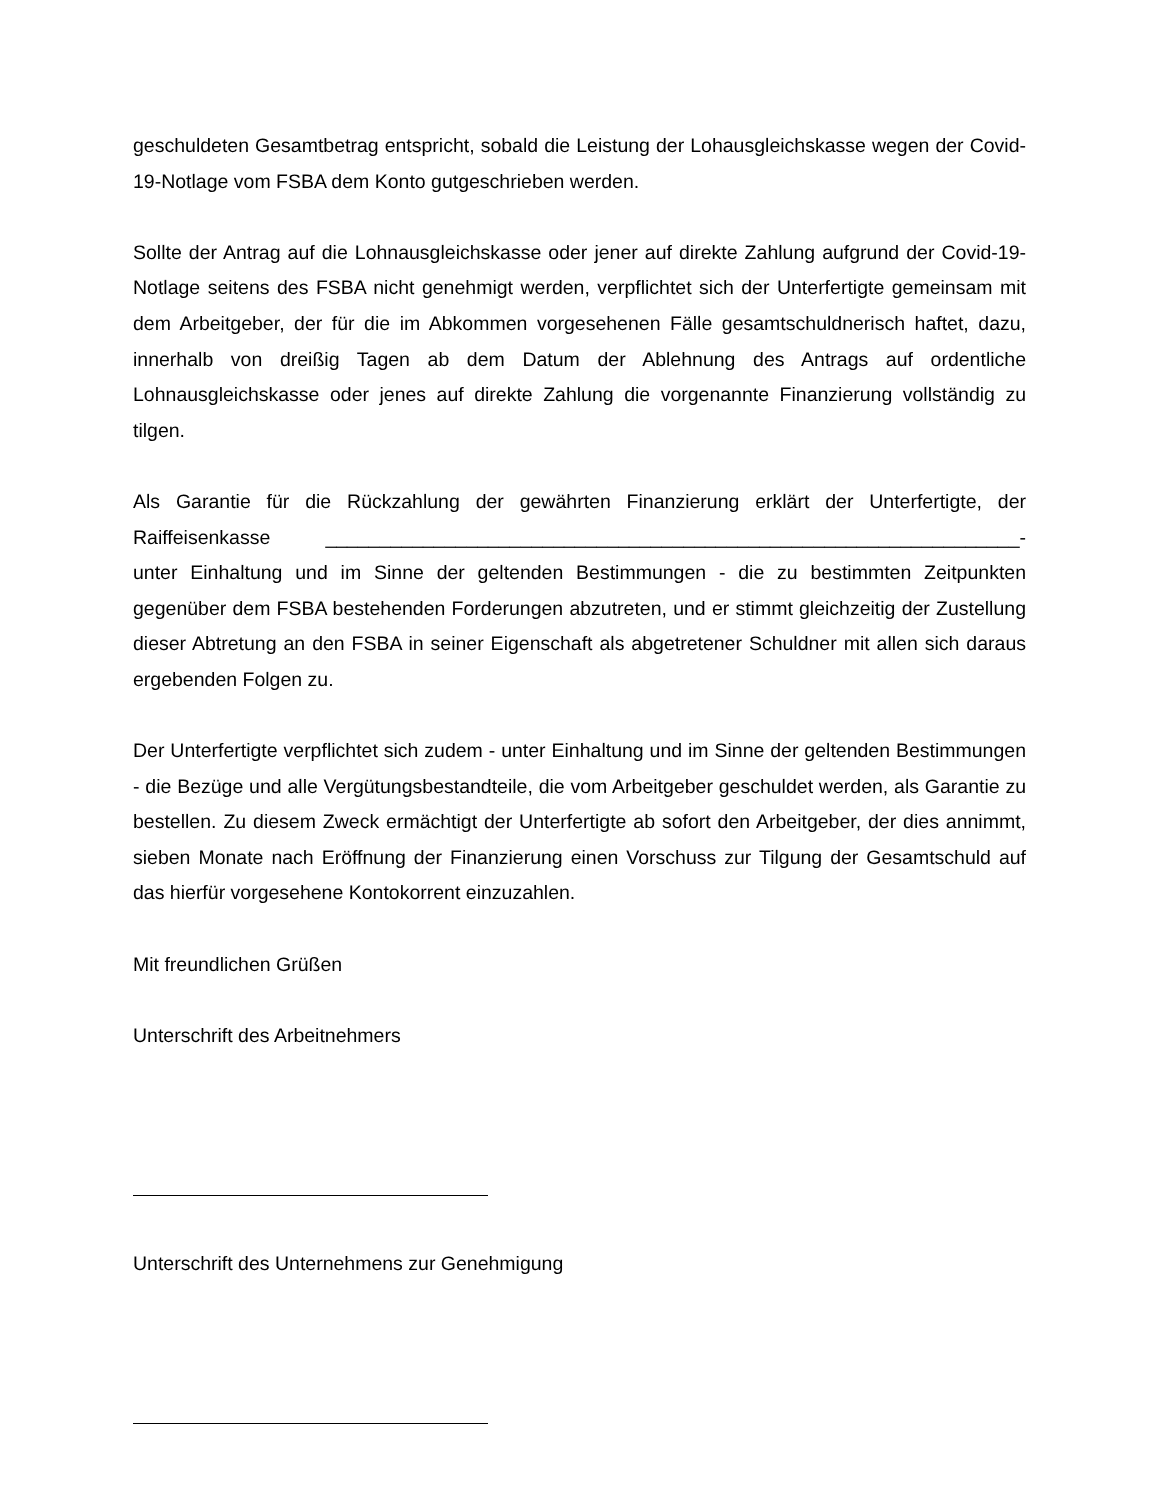geschuldeten Gesamtbetrag entspricht, sobald die Leistung der Lohausgleichskasse wegen der Covid-19-Notlage vom FSBA dem Konto gutgeschrieben werden.
Sollte der Antrag auf die Lohnausgleichskasse oder jener auf direkte Zahlung aufgrund der Covid-19-Notlage seitens des FSBA nicht genehmigt werden, verpflichtet sich der Unterfertigte gemeinsam mit dem Arbeitgeber, der für die im Abkommen vorgesehenen Fälle gesamtschuldnerisch haftet, dazu, innerhalb von dreißig Tagen ab dem Datum der Ablehnung des Antrags auf ordentliche Lohnausgleichskasse oder jenes auf direkte Zahlung die vorgenannte Finanzierung vollständig zu tilgen.
Als Garantie für die Rückzahlung der gewährten Finanzierung erklärt der Unterfertigte, der Raiffeisenkasse ________________________________________________________________- unter Einhaltung und im Sinne der geltenden Bestimmungen - die zu bestimmten Zeitpunkten gegenüber dem FSBA bestehenden Forderungen abzutreten, und er stimmt gleichzeitig der Zustellung dieser Abtretung an den FSBA in seiner Eigenschaft als abgetretener Schuldner mit allen sich daraus ergebenden Folgen zu.
Der Unterfertigte verpflichtet sich zudem - unter Einhaltung und im Sinne der geltenden Bestimmungen - die Bezüge und alle Vergütungsbestandteile, die vom Arbeitgeber geschuldet werden, als Garantie zu bestellen. Zu diesem Zweck ermächtigt der Unterfertigte ab sofort den Arbeitgeber, der dies annimmt, sieben Monate nach Eröffnung der Finanzierung einen Vorschuss zur Tilgung der Gesamtschuld auf das hierfür vorgesehene Kontokorrent einzuzahlen.
Mit freundlichen Grüßen
Unterschrift des Arbeitnehmers
Unterschrift des Unternehmens zur Genehmigung